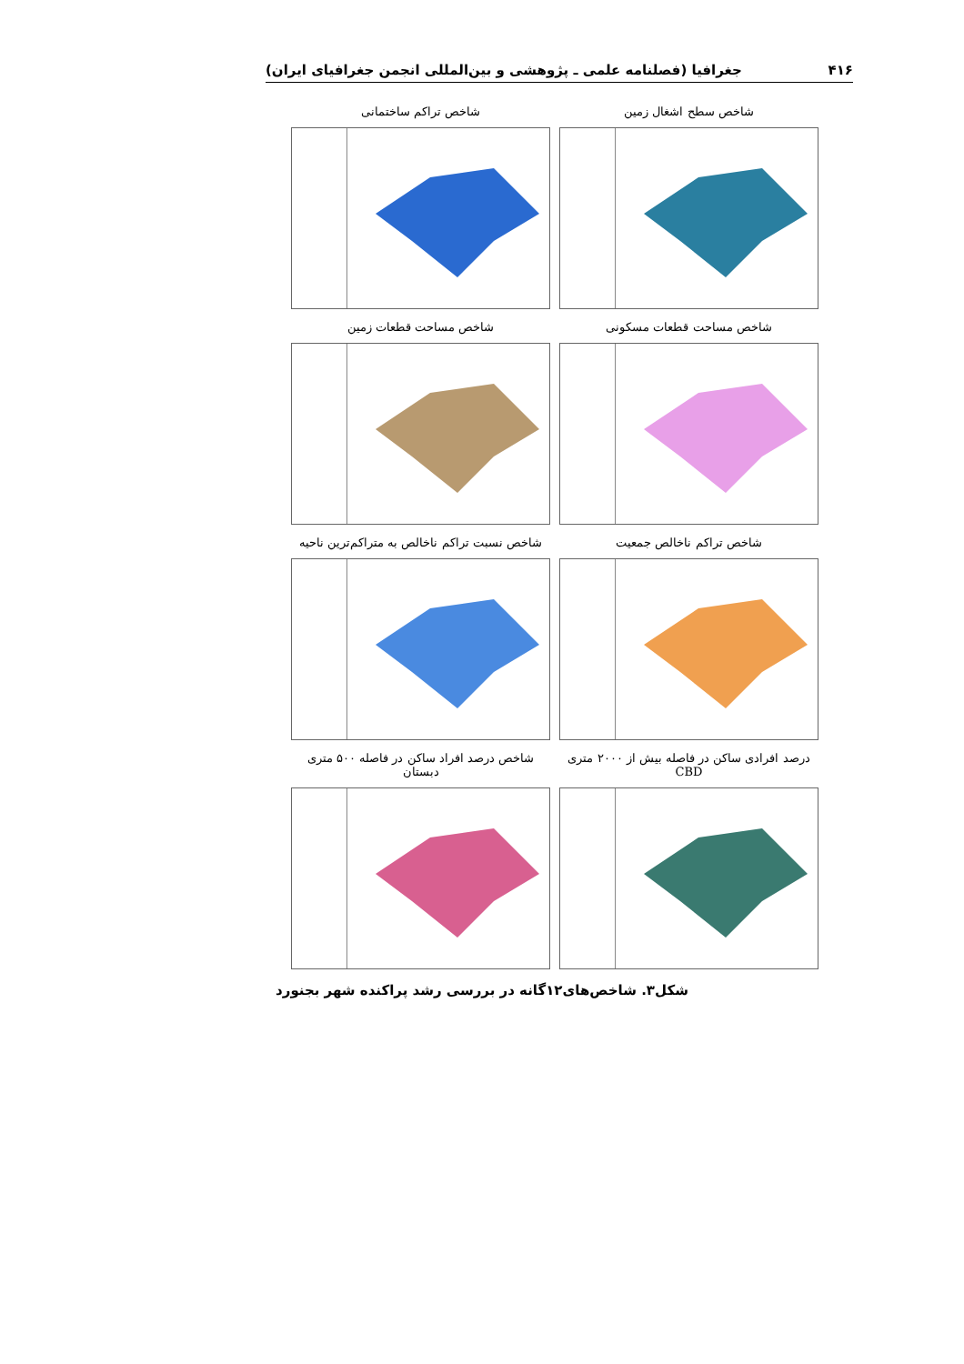۴۱۶ جغرافیا (فصلنامه علمی ـ پژوهشی و بین‌المللی انجمن جغرافیای ایران)
شاخص سطح اشغال زمین شاخص تراکم ساختمانی
شاخص مساحت قطعات مسکونی شاخص مساحت قطعات زمین
شاخص تراکم ناخالص جمعیت شاخص نسبت تراکم ناخالص به متراکم‌ترین ناحیه
درصد افرادی ساکن در فاصله بیش از ۲۰۰۰ متری CBD
شاخص درصد افراد ساکن در فاصله ۵۰۰ متری دبستان
شکل۳. شاخص‌های۱۲گانه در بررسی رشد پراکنده شهر بجنورد